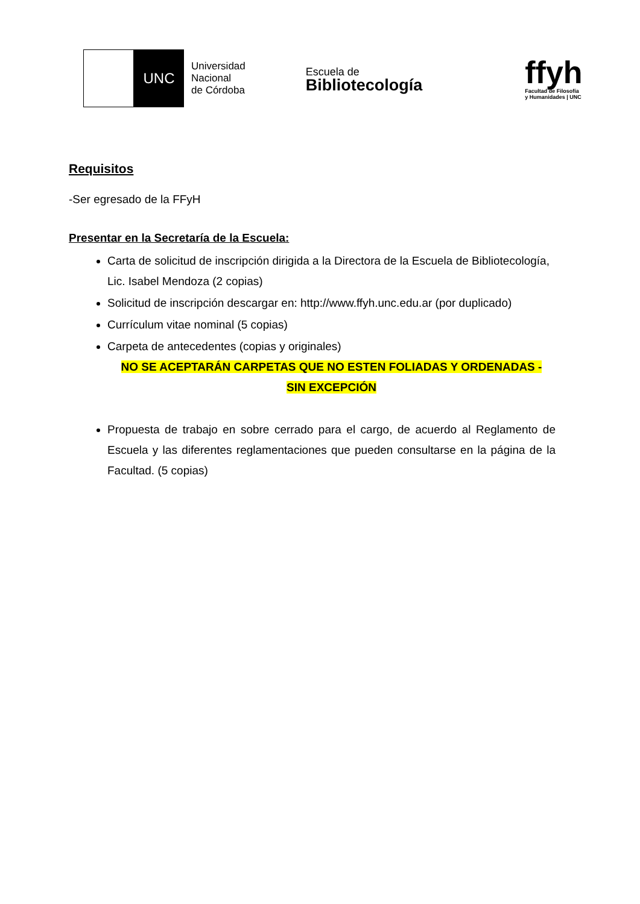UNC
Universidad
Nacional
de Córdoba
Escuela de
Bibliotecología
ffyh
Facultad de Filosofía
y Humanidades | UNC
Requisitos
-Ser egresado de la FFyH
Presentar en la Secretaría de la Escuela:
Carta de solicitud de inscripción dirigida a la Directora de la Escuela de Bibliotecología, Lic. Isabel Mendoza (2 copias)
Solicitud de inscripción descargar en: http://www.ffyh.unc.edu.ar (por duplicado)
Currículum vitae nominal (5 copias)
Carpeta de antecedentes (copias y originales)
NO SE ACEPTARÁN CARPETAS QUE NO ESTEN FOLIADAS Y ORDENADAS -
SIN EXCEPCIÓN
Propuesta de trabajo en sobre cerrado para el cargo, de acuerdo al Reglamento de Escuela y las diferentes reglamentaciones que pueden consultarse en la página de la Facultad. (5 copias)